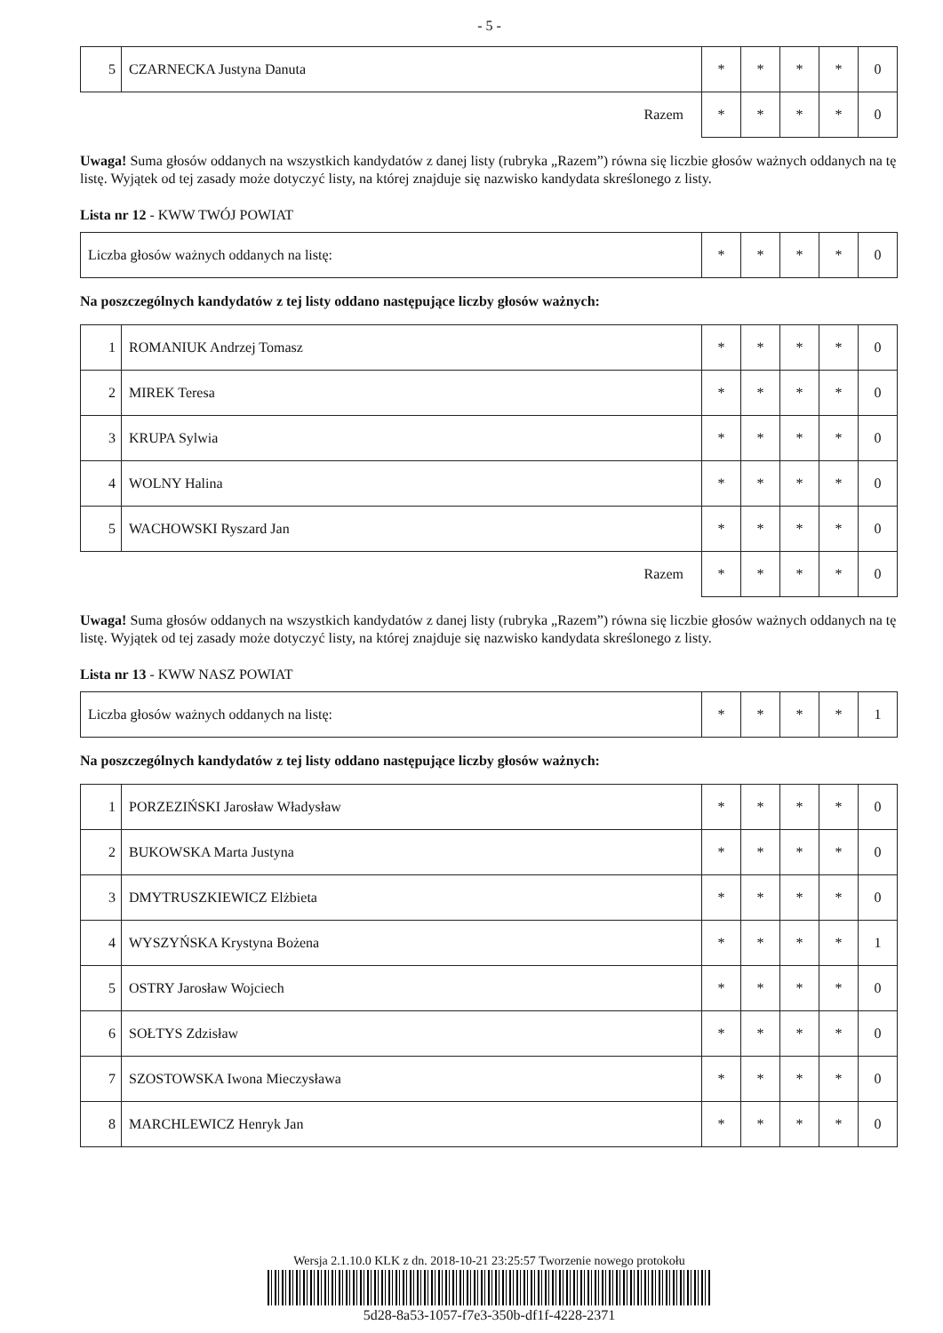- 5 -
| 5 | CZARNECKA Justyna Danuta | * | * | * | * | 0 |
| Razem | | * | * | * | * | 0 |
Uwaga! Suma głosów oddanych na wszystkich kandydatów z danej listy (rubryka „Razem”) równa się liczbie głosów ważnych oddanych na tę listę. Wyjątek od tej zasady może dotyczyć listy, na której znajduje się nazwisko kandydata skreślonego z listy.
Lista nr 12 - KWW TWÓJ POWIAT
| Liczba głosów ważnych oddanych na listę: | * | * | * | * | 0 |
Na poszczególnych kandydatów z tej listy oddano następujące liczby głosów ważnych:
| 1 | ROMANIUK Andrzej Tomasz | * | * | * | * | 0 |
| 2 | MIREK Teresa | * | * | * | * | 0 |
| 3 | KRUPA Sylwia | * | * | * | * | 0 |
| 4 | WOLNY Halina | * | * | * | * | 0 |
| 5 | WACHOWSKI Ryszard Jan | * | * | * | * | 0 |
| Razem | | * | * | * | * | 0 |
Uwaga! Suma głosów oddanych na wszystkich kandydatów z danej listy (rubryka „Razem”) równa się liczbie głosów ważnych oddanych na tę listę. Wyjątek od tej zasady może dotyczyć listy, na której znajduje się nazwisko kandydata skreślonego z listy.
Lista nr 13 - KWW NASZ POWIAT
| Liczba głosów ważnych oddanych na listę: | * | * | * | * | 1 |
Na poszczególnych kandydatów z tej listy oddano następujące liczby głosów ważnych:
| 1 | PORZEZIŃSKI Jarosław Władysław | * | * | * | * | 0 |
| 2 | BUKOWSKA Marta Justyna | * | * | * | * | 0 |
| 3 | DMYTRUSZKIEWICZ Elżbieta | * | * | * | * | 0 |
| 4 | WYSZYŃSKA Krystyna Bożena | * | * | * | * | 1 |
| 5 | OSTRY Jarosław Wojciech | * | * | * | * | 0 |
| 6 | SOŁTYS Zdzisław | * | * | * | * | 0 |
| 7 | SZOSTOWSKA Iwona Mieczysława | * | * | * | * | 0 |
| 8 | MARCHLEWICZ Henryk Jan | * | * | * | * | 0 |
Wersja 2.1.10.0 KLK z dn. 2018-10-21 23:25:57 Tworzenie nowego protokołu
5d28-8a53-1057-f7e3-350b-df1f-4228-2371